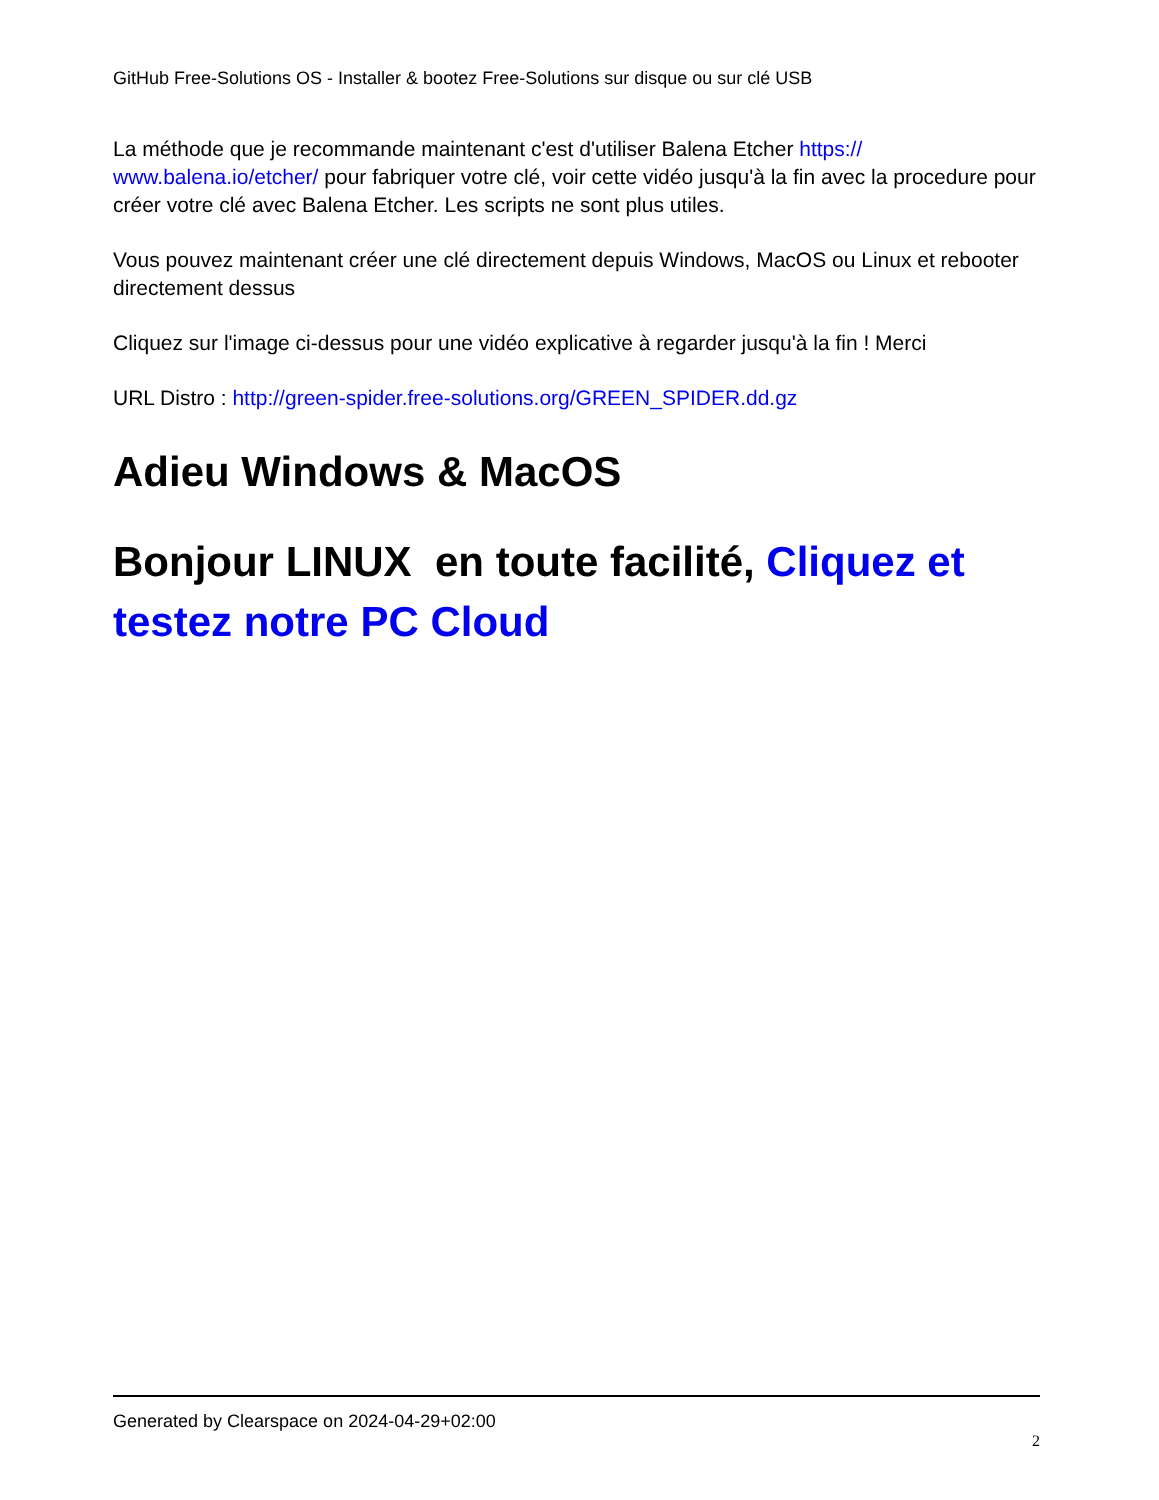GitHub Free-Solutions OS - Installer & bootez Free-Solutions sur disque ou sur clé USB
La méthode que je recommande maintenant c'est d'utiliser Balena Etcher https://
www.balena.io/etcher/ pour fabriquer votre clé, voir cette vidéo jusqu'à la fin avec la procedure pour créer votre clé avec Balena Etcher. Les scripts ne sont plus utiles.
Vous pouvez maintenant créer une clé directement depuis Windows, MacOS ou Linux et rebooter directement dessus
Cliquez sur l'image ci-dessus pour une vidéo explicative à regarder jusqu'à la fin ! Merci
URL Distro : http://green-spider.free-solutions.org/GREEN_SPIDER.dd.gz
Adieu Windows & MacOS
Bonjour LINUX en toute facilité, Cliquez et testez notre PC Cloud
Generated by Clearspace on 2024-04-29+02:00
2